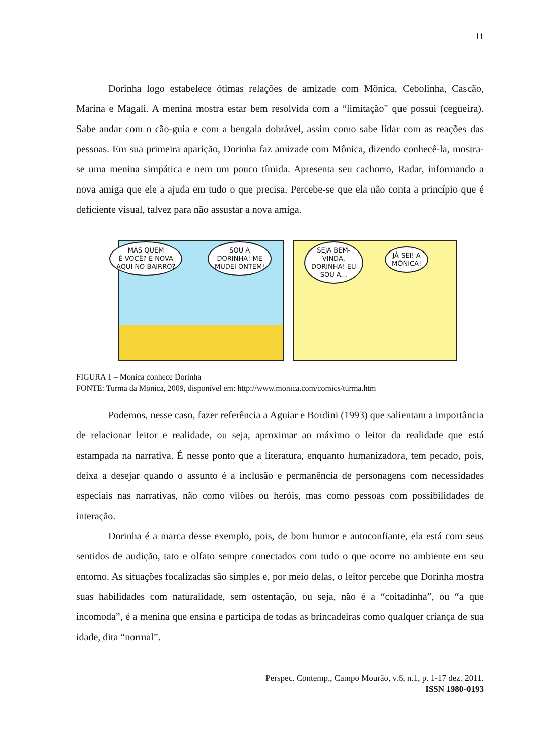11
Dorinha logo estabelece ótimas relações de amizade com Mônica, Cebolinha, Cascão, Marina e Magali. A menina mostra estar bem resolvida com a “limitação" que possui (cegueira). Sabe andar com o cão-guia e com a bengala dobrável, assim como sabe lidar com as reações das pessoas. Em sua primeira aparição, Dorinha faz amizade com Mônica, dizendo conhecê-la, mostra-se uma menina simpática e nem um pouco tímida. Apresenta seu cachorro, Radar, informando a nova amiga que ele a ajuda em tudo o que precisa. Percebe-se que ela não conta a princípio que é deficiente visual, talvez para não assustar a nova amiga.
MAS QUEM
É VOCÊ? É NOVA
AQUI NO BAIRRO?
SOU A
DORINHA! ME
MUDEI ONTEM!
SEJA BEM-
VINDA,
DORINHA! EU
SOU A...
JÁ SEI! A
MÔNICA!
FIGURA 1 – Monica conhece Dorinha
FONTE: Turma da Monica, 2009, disponível em: http://www.monica.com/comics/turma.htm
Podemos, nesse caso, fazer referência a Aguiar e Bordini (1993) que salientam a importância de relacionar leitor e realidade, ou seja, aproximar ao máximo o leitor da realidade que está estampada na narrativa. É nesse ponto que a literatura, enquanto humanizadora, tem pecado, pois, deixa a desejar quando o assunto é a inclusão e permanência de personagens com necessidades especiais nas narrativas, não como vilões ou heróis, mas como pessoas com possibilidades de interação.
Dorinha é a marca desse exemplo, pois, de bom humor e autoconfiante, ela está com seus sentidos de audição, tato e olfato sempre conectados com tudo o que ocorre no ambiente em seu entorno. As situações focalizadas são simples e, por meio delas, o leitor percebe que Dorinha mostra suas habilidades com naturalidade, sem ostentação, ou seja, não é a “coitadinha”, ou “a que incomoda”, é a menina que ensina e participa de todas as brincadeiras como qualquer criança de sua idade, dita “normal”.
Perspec. Contemp., Campo Mourão, v.6, n.1, p. 1-17 dez. 2011.
ISSN 1980-0193